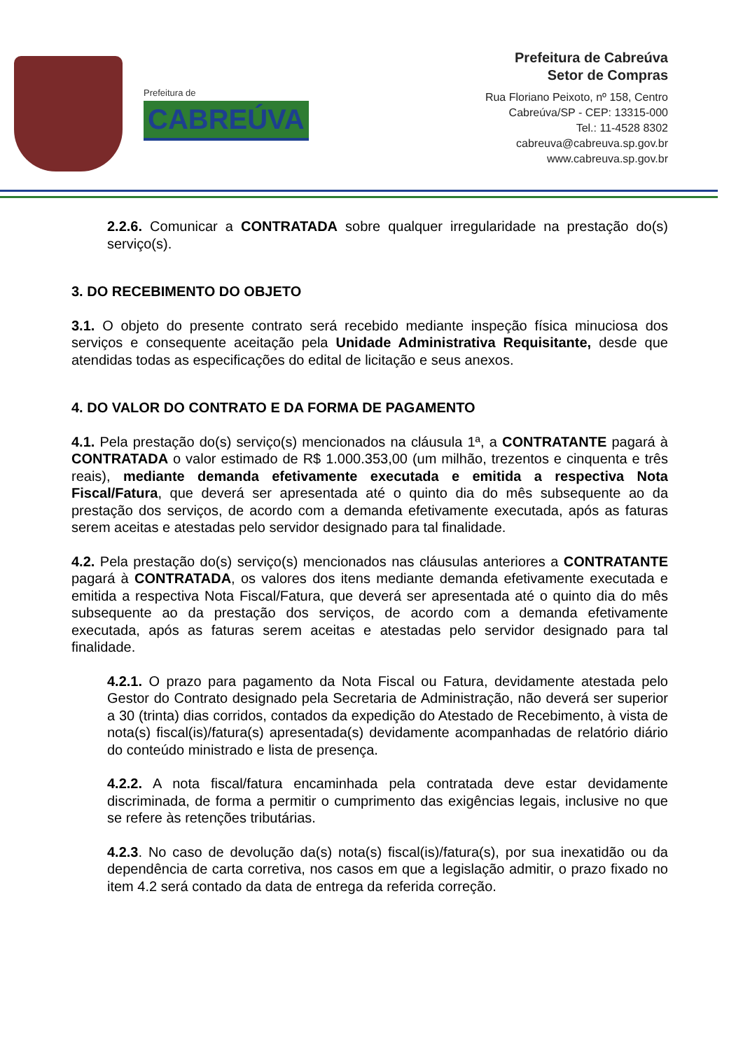Prefeitura de
CABREÚVA
Prefeitura de Cabreúva
Setor de Compras
Rua Floriano Peixoto, nº 158, Centro
Cabreúva/SP - CEP: 13315-000
Tel.: 11-4528 8302
cabreuva@cabreuva.sp.gov.br
www.cabreuva.sp.gov.br
2.2.6. Comunicar a CONTRATADA sobre qualquer irregularidade na prestação do(s) serviço(s).
3. DO RECEBIMENTO DO OBJETO
3.1. O objeto do presente contrato será recebido mediante inspeção física minuciosa dos serviços e consequente aceitação pela Unidade Administrativa Requisitante, desde que atendidas todas as especificações do edital de licitação e seus anexos.
4. DO VALOR DO CONTRATO E DA FORMA DE PAGAMENTO
4.1. Pela prestação do(s) serviço(s) mencionados na cláusula 1ª, a CONTRATANTE pagará à CONTRATADA o valor estimado de R$ 1.000.353,00 (um milhão, trezentos e cinquenta e três reais), mediante demanda efetivamente executada e emitida a respectiva Nota Fiscal/Fatura, que deverá ser apresentada até o quinto dia do mês subsequente ao da prestação dos serviços, de acordo com a demanda efetivamente executada, após as faturas serem aceitas e atestadas pelo servidor designado para tal finalidade.
4.2. Pela prestação do(s) serviço(s) mencionados nas cláusulas anteriores a CONTRATANTE pagará à CONTRATADA, os valores dos itens mediante demanda efetivamente executada e emitida a respectiva Nota Fiscal/Fatura, que deverá ser apresentada até o quinto dia do mês subsequente ao da prestação dos serviços, de acordo com a demanda efetivamente executada, após as faturas serem aceitas e atestadas pelo servidor designado para tal finalidade.
4.2.1. O prazo para pagamento da Nota Fiscal ou Fatura, devidamente atestada pelo Gestor do Contrato designado pela Secretaria de Administração, não deverá ser superior a 30 (trinta) dias corridos, contados da expedição do Atestado de Recebimento, à vista de nota(s) fiscal(is)/fatura(s) apresentada(s) devidamente acompanhadas de relatório diário do conteúdo ministrado e lista de presença.
4.2.2. A nota fiscal/fatura encaminhada pela contratada deve estar devidamente discriminada, de forma a permitir o cumprimento das exigências legais, inclusive no que se refere às retenções tributárias.
4.2.3. No caso de devolução da(s) nota(s) fiscal(is)/fatura(s), por sua inexatidão ou da dependência de carta corretiva, nos casos em que a legislação admitir, o prazo fixado no item 4.2 será contado da data de entrega da referida correção.